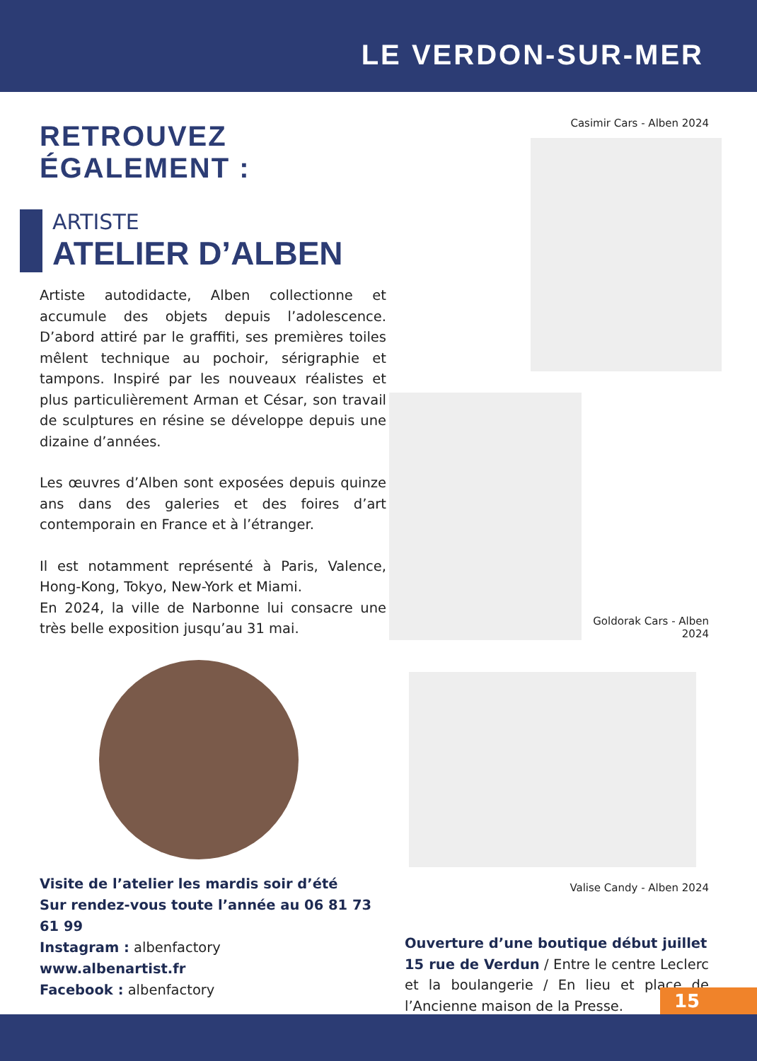LE VERDON-SUR-MER
RETROUVEZ ÉGALEMENT :
ARTISTE
ATELIER D’ALBEN
Artiste autodidacte, Alben collectionne et accumule des objets depuis l’adolescence. D’abord attiré par le graffiti, ses premières toiles mêlent technique au pochoir, sérigraphie et tampons. Inspiré par les nouveaux réalistes et plus particulièrement Arman et César, son travail de sculptures en résine se développe depuis une dizaine d’années.
Les œuvres d’Alben sont exposées depuis quinze ans dans des galeries et des foires d’art contemporain en France et à l’étranger.
Il est notamment représenté à Paris, Valence, Hong-Kong, Tokyo, New-York et Miami.
En 2024, la ville de Narbonne lui consacre une très belle exposition jusqu’au 31 mai.
Visite de l’atelier les mardis soir d’été
Sur rendez-vous toute l’année au 06 81 73 61 99
Instagram : albenfactory
www.albenartist.fr
Facebook : albenfactory
Casimir Cars - Alben 2024
Goldorak Cars - Alben 2024
Valise Candy - Alben 2024
Ouverture d’une boutique début juillet
15 rue de Verdun / Entre le centre Leclerc et la boulangerie / En lieu et place de l’Ancienne maison de la Presse.
15